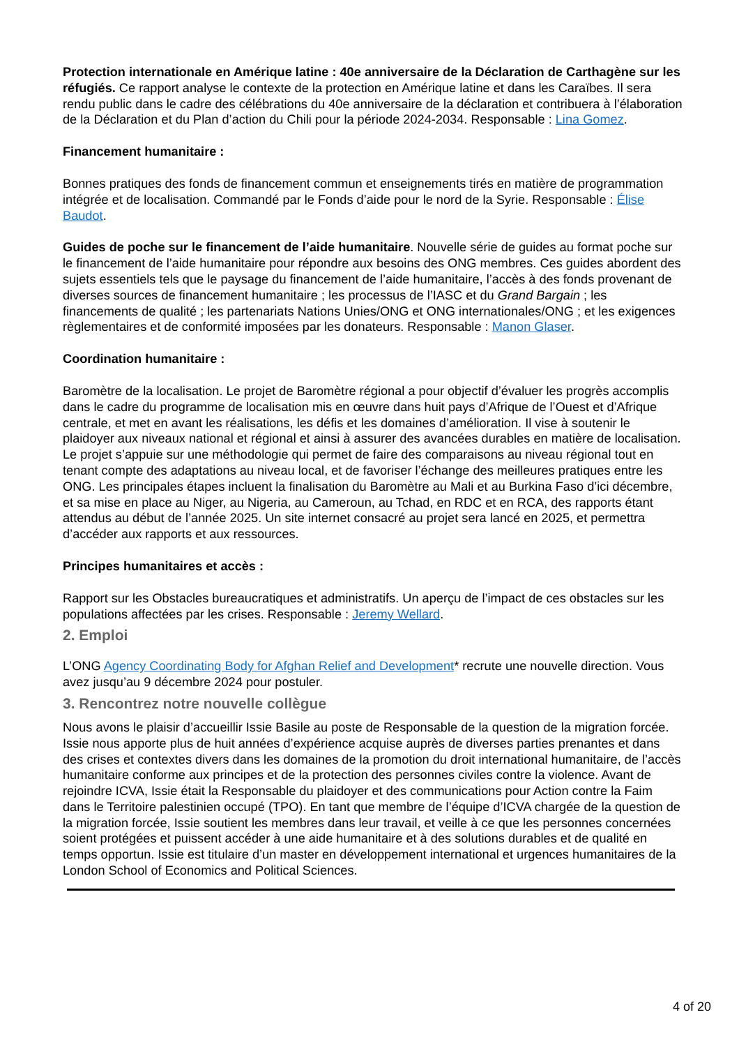Protection internationale en Amérique latine : 40e anniversaire de la Déclaration de Carthagène sur les réfugiés. Ce rapport analyse le contexte de la protection en Amérique latine et dans les Caraïbes. Il sera rendu public dans le cadre des célébrations du 40e anniversaire de la déclaration et contribuera à l’élaboration de la Déclaration et du Plan d’action du Chili pour la période 2024-2034. Responsable : Lina Gomez.
Financement humanitaire :
Bonnes pratiques des fonds de financement commun et enseignements tirés en matière de programmation intégrée et de localisation. Commandé par le Fonds d’aide pour le nord de la Syrie. Responsable : Élise Baudot.
Guides de poche sur le financement de l’aide humanitaire. Nouvelle série de guides au format poche sur le financement de l’aide humanitaire pour répondre aux besoins des ONG membres. Ces guides abordent des sujets essentiels tels que le paysage du financement de l’aide humanitaire, l’accès à des fonds provenant de diverses sources de financement humanitaire ; les processus de l’IASC et du Grand Bargain ; les financements de qualité ; les partenariats Nations Unies/ONG et ONG internationales/ONG ; et les exigences règlementaires et de conformité imposées par les donateurs. Responsable : Manon Glaser.
Coordination humanitaire :
Baromètre de la localisation. Le projet de Baromètre régional a pour objectif d’évaluer les progrès accomplis dans le cadre du programme de localisation mis en œuvre dans huit pays d’Afrique de l’Ouest et d’Afrique centrale, et met en avant les réalisations, les défis et les domaines d’amélioration. Il vise à soutenir le plaidoyer aux niveaux national et régional et ainsi à assurer des avancées durables en matière de localisation. Le projet s’appuie sur une méthodologie qui permet de faire des comparaisons au niveau régional tout en tenant compte des adaptations au niveau local, et de favoriser l’échange des meilleures pratiques entre les ONG. Les principales étapes incluent la finalisation du Baromètre au Mali et au Burkina Faso d’ici décembre, et sa mise en place au Niger, au Nigeria, au Cameroun, au Tchad, en RDC et en RCA, des rapports étant attendus au début de l’année 2025. Un site internet consacré au projet sera lancé en 2025, et permettra d’accéder aux rapports et aux ressources.
Principes humanitaires et accès :
Rapport sur les Obstacles bureaucratiques et administratifs. Un aperçu de l’impact de ces obstacles sur les populations affectées par les crises. Responsable : Jeremy Wellard.
2. Emploi
L’ONG Agency Coordinating Body for Afghan Relief and Development* recrute une nouvelle direction. Vous avez jusqu’au 9 décembre 2024 pour postuler.
3. Rencontrez notre nouvelle collègue
Nous avons le plaisir d’accueillir Issie Basile au poste de Responsable de la question de la migration forcée. Issie nous apporte plus de huit années d’expérience acquise auprès de diverses parties prenantes et dans des crises et contextes divers dans les domaines de la promotion du droit international humanitaire, de l’accès humanitaire conforme aux principes et de la protection des personnes civiles contre la violence. Avant de rejoindre ICVA, Issie était la Responsable du plaidoyer et des communications pour Action contre la Faim dans le Territoire palestinien occupé (TPO). En tant que membre de l’équipe d’ICVA chargée de la question de la migration forcée, Issie soutient les membres dans leur travail, et veille à ce que les personnes concernées soient protégées et puissent accéder à une aide humanitaire et à des solutions durables et de qualité en temps opportun. Issie est titulaire d’un master en développement international et urgences humanitaires de la London School of Economics and Political Sciences.
4 of 20